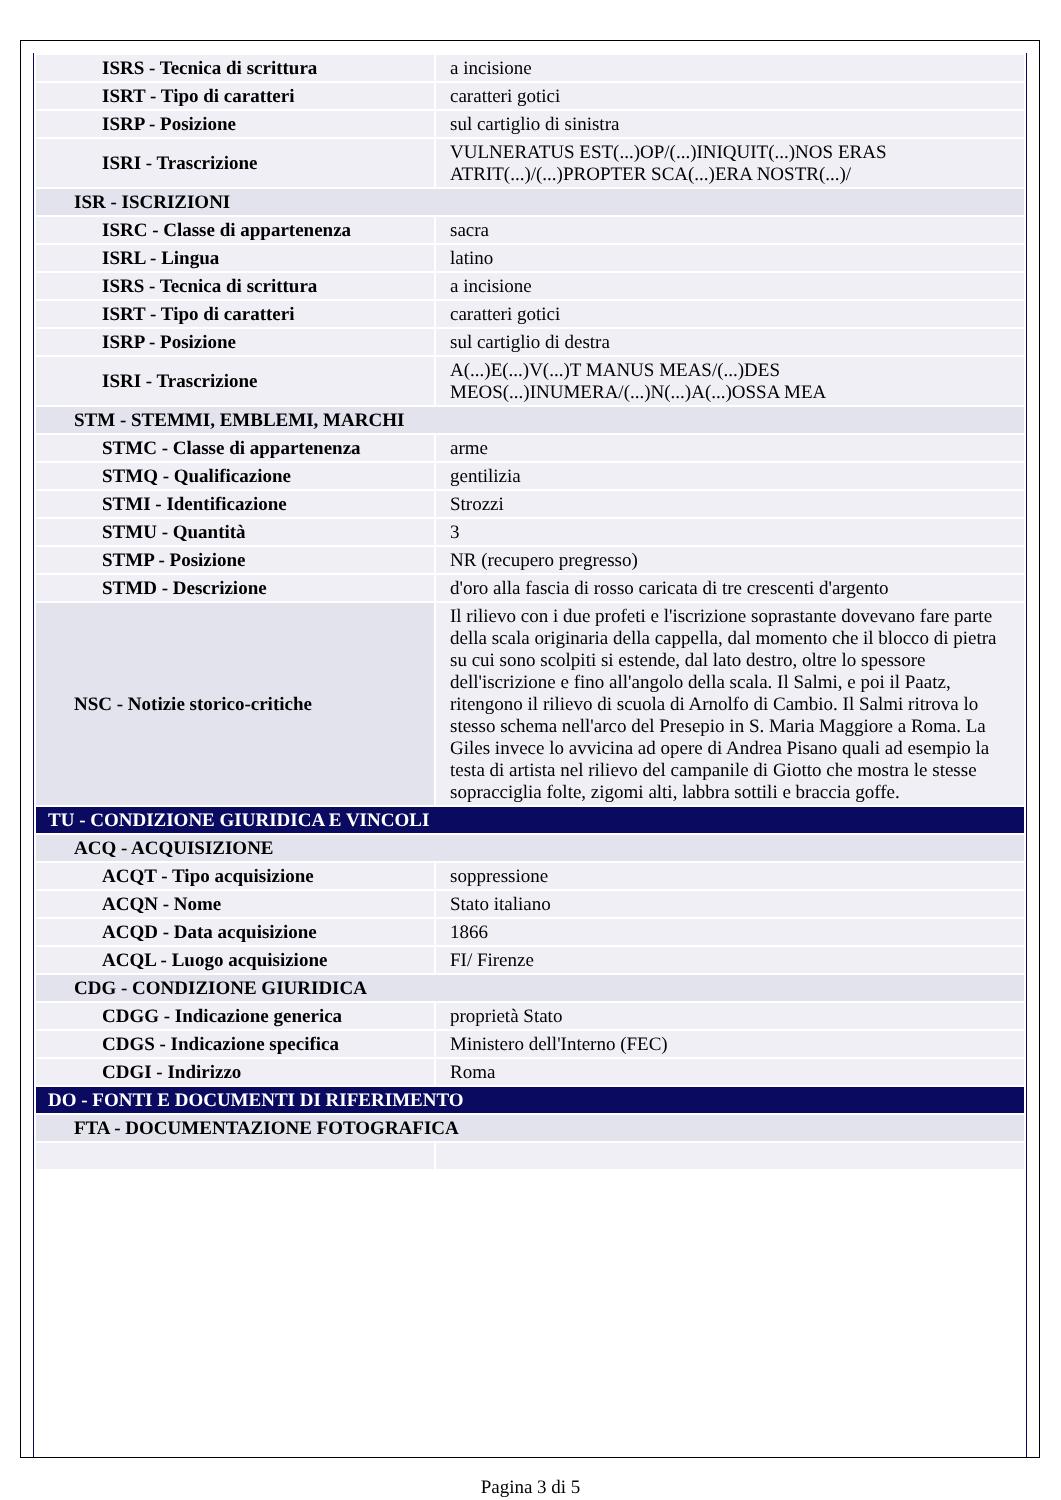| ISRS - Tecnica di scrittura | a incisione |
| ISRT - Tipo di caratteri | caratteri gotici |
| ISRP - Posizione | sul cartiglio di sinistra |
| ISRI - Trascrizione | VULNERATUS EST(...)OP/(...)INIQUIT(...)NOS ERAS ATRIT(...)/(...)PROPTER SCA(...)ERA NOSTR(...)/ |
| ISR - ISCRIZIONI | |
| ISRC - Classe di appartenenza | sacra |
| ISRL - Lingua | latino |
| ISRS - Tecnica di scrittura | a incisione |
| ISRT - Tipo di caratteri | caratteri gotici |
| ISRP - Posizione | sul cartiglio di destra |
| ISRI - Trascrizione | A(...)E(...)V(...)T MANUS MEAS/(...)DES MEOS(...)INUMERA/(...)N(...)A(...)OSSA MEA |
| STM - STEMMI, EMBLEMI, MARCHI | |
| STMC - Classe di appartenenza | arme |
| STMQ - Qualificazione | gentilizia |
| STMI - Identificazione | Strozzi |
| STMU - Quantità | 3 |
| STMP - Posizione | NR (recupero pregresso) |
| STMD - Descrizione | d'oro alla fascia di rosso caricata di tre crescenti d'argento |
| NSC - Notizie storico-critiche | Il rilievo con i due profeti e l'iscrizione soprastante dovevano fare parte della scala originaria della cappella, dal momento che il blocco di pietra su cui sono scolpiti si estende, dal lato destro, oltre lo spessore dell'iscrizione e fino all'angolo della scala. Il Salmi, e poi il Paatz, ritengono il rilievo di scuola di Arnolfo di Cambio. Il Salmi ritrova lo stesso schema nell'arco del Presepio in S. Maria Maggiore a Roma. La Giles invece lo avvicina ad opere di Andrea Pisano quali ad esempio la testa di artista nel rilievo del campanile di Giotto che mostra le stesse sopracciglia folte, zigomi alti, labbra sottili e braccia goffe. |
| TU - CONDIZIONE GIURIDICA E VINCOLI | |
| ACQ - ACQUISIZIONE | |
| ACQT - Tipo acquisizione | soppressione |
| ACQN - Nome | Stato italiano |
| ACQD - Data acquisizione | 1866 |
| ACQL - Luogo acquisizione | FI/ Firenze |
| CDG - CONDIZIONE GIURIDICA | |
| CDGG - Indicazione generica | proprietà Stato |
| CDGS - Indicazione specifica | Ministero dell'Interno (FEC) |
| CDGI - Indirizzo | Roma |
| DO - FONTI E DOCUMENTI DI RIFERIMENTO | |
| FTA - DOCUMENTAZIONE FOTOGRAFICA | |
Pagina 3 di 5